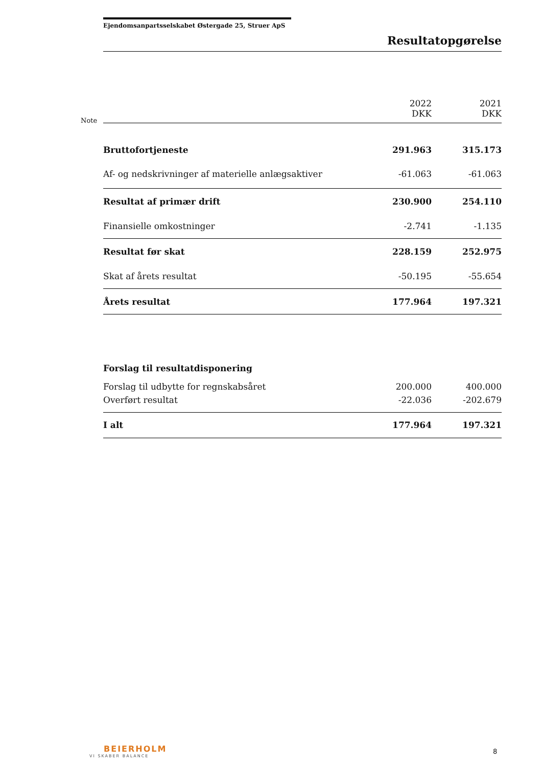Ejendomsanpartsselskabet Østergade 25, Struer ApS
Resultatopgørelse
Note
| | 2022 DKK | 2021 DKK |
| --- | --- | --- |
| Bruttofortjeneste | 291.963 | 315.173 |
| Af- og nedskrivninger af materielle anlægsaktiver | -61.063 | -61.063 |
| Resultat af primær drift | 230.900 | 254.110 |
| Finansielle omkostninger | -2.741 | -1.135 |
| Resultat før skat | 228.159 | 252.975 |
| Skat af årets resultat | -50.195 | -55.654 |
| Årets resultat | 177.964 | 197.321 |
| Forslag til resultatdisponering | | |
| Forslag til udbytte for regnskabsåret | 200.000 | 400.000 |
| Overført resultat | -22.036 | -202.679 |
| I alt | 177.964 | 197.321 |
BEIERHOLM
VI SKABER BALANCE
8